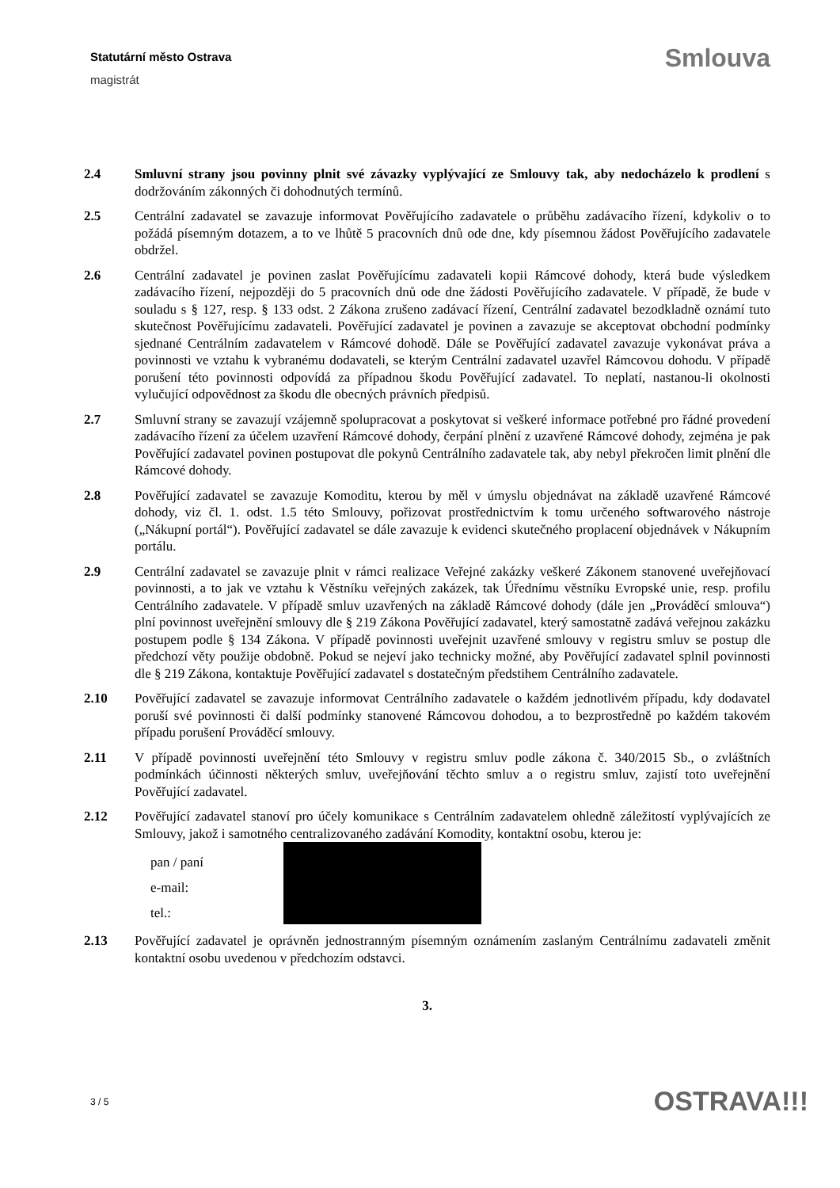Statutární město Ostrava
magistrát
Smlouva
2.4 Smluvní strany jsou povinny plnit své závazky vyplývající ze Smlouvy tak, aby nedocházelo k prodlení s dodržováním zákonných či dohodnutých termínů.
2.5 Centrální zadavatel se zavazuje informovat Pověřujícího zadavatele o průběhu zadávacího řízení, kdykoliv o to požádá písemným dotazem, a to ve lhůtě 5 pracovních dnů ode dne, kdy písemnou žádost Pověřujícího zadavatele obdržel.
2.6 Centrální zadavatel je povinen zaslat Pověřujícímu zadavateli kopii Rámcové dohody, která bude výsledkem zadávacího řízení, nejpozději do 5 pracovních dnů ode dne žádosti Pověřujícího zadavatele. V případě, že bude v souladu s § 127, resp. § 133 odst. 2 Zákona zrušeno zadávací řízení, Centrální zadavatel bezodkladně oznámí tuto skutečnost Pověřujícímu zadavateli. Pověřující zadavatel je povinen a zavazuje se akceptovat obchodní podmínky sjednané Centrálním zadavatelem v Rámcové dohodě. Dále se Pověřující zadavatel zavazuje vykonávat práva a povinnosti ve vztahu k vybranému dodavateli, se kterým Centrální zadavatel uzavřel Rámcovou dohodu. V případě porušení této povinnosti odpovídá za případnou škodu Pověřující zadavatel. To neplatí, nastanou-li okolnosti vylučující odpovědnost za škodu dle obecných právních předpisů.
2.7 Smluvní strany se zavazují vzájemně spolupracovat a poskytovat si veškeré informace potřebné pro řádné provedení zadávacího řízení za účelem uzavření Rámcové dohody, čerpání plnění z uzavřené Rámcové dohody, zejména je pak Pověřující zadavatel povinen postupovat dle pokynů Centrálního zadavatele tak, aby nebyl překročen limit plnění dle Rámcové dohody.
2.8 Pověřující zadavatel se zavazuje Komoditu, kterou by měl v úmyslu objednávat na základě uzavřené Rámcové dohody, viz čl. 1. odst. 1.5 této Smlouvy, pořizovat prostřednictvím k tomu určeného softwarového nástroje („Nákupní portál“). Pověřující zadavatel se dále zavazuje k evidenci skutečného proplacení objednávek v Nákupním portálu.
2.9 Centrální zadavatel se zavazuje plnit v rámci realizace Veřejné zakázky veškeré Zákonem stanovené uveřejňovací povinnosti, a to jak ve vztahu k Věstníku veřejných zakázek, tak Úřednímu věstníku Evropské unie, resp. profilu Centrálního zadavatele. V případě smluv uzavřených na základě Rámcové dohody (dále jen „Prováděcí smlouva“) plní povinnost uveřejnění smlouvy dle § 219 Zákona Pověřující zadavatel, který samostatně zadává veřejnou zakázku postupem podle § 134 Zákona. V případě povinnosti uveřejnit uzavřené smlouvy v registru smluv se postup dle předchozí věty použije obdobně. Pokud se nejeví jako technicky možné, aby Pověřující zadavatel splnil povinnosti dle § 219 Zákona, kontaktuje Pověřující zadavatel s dostatečným předstihem Centrálního zadavatele.
2.10 Pověřující zadavatel se zavazuje informovat Centrálního zadavatele o každém jednotlivém případu, kdy dodavatel poruší své povinnosti či další podmínky stanovené Rámcovou dohodou, a to bezprostředně po každém takovém případu porušení Prováděcí smlouvy.
2.11 V případě povinnosti uveřejnění této Smlouvy v registru smluv podle zákona č. 340/2015 Sb., o zvláštních podmínkách účinnosti některých smluv, uveřejňování těchto smluv a o registru smluv, zajistí toto uveřejnění Pověřující zadavatel.
2.12 Pověřující zadavatel stanoví pro účely komunikace s Centrálním zadavatelem ohledně záležitostí vyplývajících ze Smlouvy, jakož i samotného centralizovaného zadávání Komodity, kontaktní osobu, kterou je:
pan / paní
e-mail:
tel.:
2.13 Pověřující zadavatel je oprávněn jednostranným písemným oznámením zaslaným Centrálnímu zadavateli změnit kontaktní osobu uvedenou v předchozím odstavci.
3.
3 / 5
OSTRAVA!!!